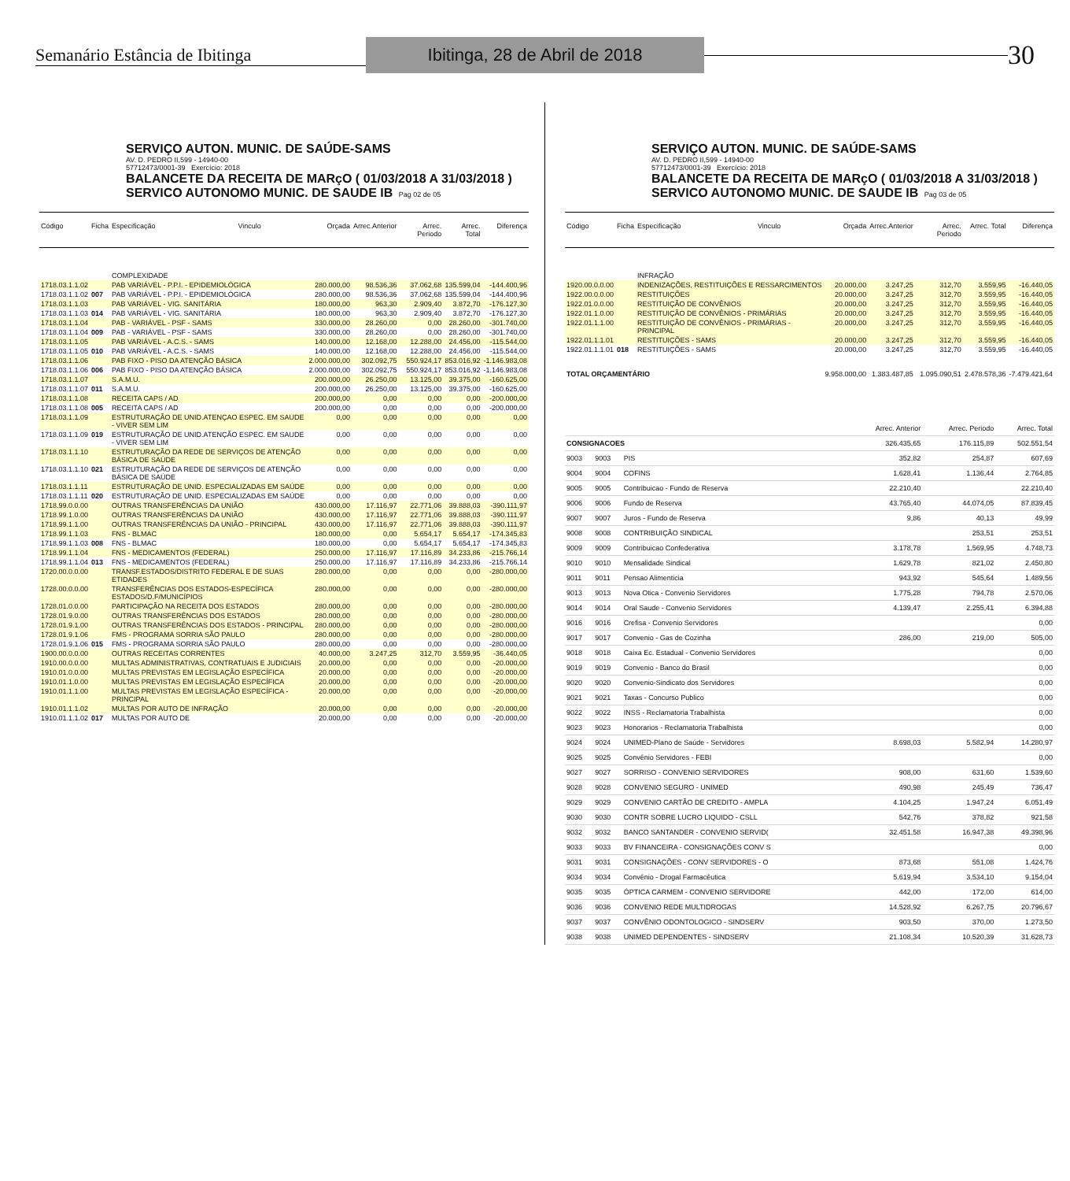Semanário Estância de Ibitinga
Ibitinga, 28 de Abril de 2018
30
SERVIÇO AUTON. MUNIC. DE SAÚDE-SAMS
AV. D. PEDRO II,599 - 14940-00
57712473/0001-39 Exercício: 2018
BALANCETE DA RECEITA DE MARçO ( 01/03/2018 A 31/03/2018 )
SERVICO AUTONOMO MUNIC. DE SAUDE IB Pag 02 de 05
| Código | Ficha | Especificação | Vinculo | Orçada | Arrec.Anterior | Arrec. Periodo | Arrec. Total | Diferença |
| --- | --- | --- | --- | --- | --- | --- | --- | --- |
| | | COMPLEXIDADE | | | | | | |
| 1718.03.1.1.02 | | PAB VARIÁVEL - P.P.I. - EPIDEMIOLÓGICA | | 280.000,00 | 98.536,36 | 37.062,68 | 135.599,04 | -144.400,96 |
| 1718.03.1.1.02 | 007 | PAB VARIÁVEL - P.P.I. - EPIDEMIOLÓGICA | | 280.000,00 | 98.536,36 | 37.062,68 | 135.599,04 | -144.400,96 |
| 1718.03.1.1.03 | | PAB VARIÁVEL - VIG. SANITÁRIA | | 180.000,00 | 963,30 | 2.909,40 | 3.872,70 | -176.127,30 |
| 1718.03.1.1.03 | 014 | PAB VARIÁVEL - VIG. SANITÁRIA | | 180.000,00 | 963,30 | 2.909,40 | 3.872,70 | -176.127,30 |
| 1718.03.1.1.04 | | PAB - VARIÁVEL - PSF - SAMS | | 330.000,00 | 28.260,00 | 0,00 | 28.260,00 | -301.740,00 |
| 1718.03.1.1.04 | 009 | PAB - VARIÁVEL - PSF - SAMS | | 330.000,00 | 28.260,00 | 0,00 | 28.260,00 | -301.740,00 |
| 1718.03.1.1.05 | | PAB VARIÁVEL - A.C.S. - SAMS | | 140.000,00 | 12.168,00 | 12.288,00 | 24.456,00 | -115.544,00 |
| 1718.03.1.1.05 | 010 | PAB VARIÁVEL - A.C.S. - SAMS | | 140.000,00 | 12.168,00 | 12.288,00 | 24.456,00 | -115.544,00 |
| 1718.03.1.1.06 | | PAB FIXO - PISO DA ATENÇÃO BÁSICA | | 2.000.000,00 | 302.092,75 | 550.924,17 | 853.016,92 | -1.146.983,08 |
| 1718.03.1.1.06 | 006 | PAB FIXO - PISO DA ATENÇÃO BÁSICA | | 2.000.000,00 | 302.092,75 | 550.924,17 | 853.016,92 | -1.146.983,08 |
| 1718.03.1.1.07 | | S.A.M.U. | | 200.000,00 | 26.250,00 | 13.125,00 | 39.375,00 | -160.625,00 |
| 1718.03.1.1.07 | 011 | S.A.M.U. | | 200.000,00 | 26.250,00 | 13.125,00 | 39.375,00 | -160.625,00 |
| 1718.03.1.1.08 | | RECEITA CAPS / AD | | 200.000,00 | 0,00 | 0,00 | 0,00 | -200.000,00 |
| 1718.03.1.1.08 | 005 | RECEITA CAPS / AD | | 200.000,00 | 0,00 | 0,00 | 0,00 | -200.000,00 |
| 1718.03.1.1.09 | | ESTRUTURAÇÃO DE UNID.ATENÇAO ESPEC. EM SAUDE - VIVER SEM LIM | | 0,00 | 0,00 | 0,00 | 0,00 | 0,00 |
| 1718.03.1.1.09 | 019 | ESTRUTURAÇÃO DE UNID.ATENÇÃO ESPEC. EM SAUDE - VIVER SEM LIM | | 0,00 | 0,00 | 0,00 | 0,00 | 0,00 |
| 1718.03.1.1.10 | | ESTRUTURAÇÃO DA REDE DE SERVIÇOS DE ATENÇÃO BÁSICA DE SAÚDE | | 0,00 | 0,00 | 0,00 | 0,00 | 0,00 |
| 1718.03.1.1.10 | 021 | ESTRUTURAÇÃO DA REDE DE SERVIÇOS DE ATENÇÃO BÁSICA DE SAÚDE | | 0,00 | 0,00 | 0,00 | 0,00 | 0,00 |
| 1718.03.1.1.11 | | ESTRUTURAÇÃO DE UNID. ESPECIALIZADAS EM SAÚDE | | 0,00 | 0,00 | 0,00 | 0,00 | 0,00 |
| 1718.03.1.1.11 | 020 | ESTRUTURAÇÃO DE UNID. ESPECIALIZADAS EM SAÚDE | | 0,00 | 0,00 | 0,00 | 0,00 | 0,00 |
| 1718.99.0.0.00 | | OUTRAS TRANSFERÊNCIAS DA UNIÃO | | 430.000,00 | 17.116,97 | 22.771,06 | 39.888,03 | -390.111,97 |
| 1718.99.1.0.00 | | OUTRAS TRANSFERÊNCIAS DA UNIÃO | | 430.000,00 | 17.116,97 | 22.771,06 | 39.888,03 | -390.111,97 |
| 1718.99.1.1.00 | | OUTRAS TRANSFERÊNCIAS DA UNIÃO - PRINCIPAL | | 430.000,00 | 17.116,97 | 22.771,06 | 39.888,03 | -390.111,97 |
| 1718.99.1.1.03 | | FNS - BLMAC | | 180.000,00 | 0,00 | 5.654,17 | 5.654,17 | -174.345,83 |
| 1718.99.1.1.03 | 008 | FNS - BLMAC | | 180.000,00 | 0,00 | 5.654,17 | 5.654,17 | -174.345,83 |
| 1718.99.1.1.04 | | FNS - MEDICAMENTOS (FEDERAL) | | 250.000,00 | 17.116,97 | 17.116,89 | 34.233,86 | -215.766,14 |
| 1718.99.1.1.04 | 013 | FNS - MEDICAMENTOS (FEDERAL) | | 250.000,00 | 17.116,97 | 17.116,89 | 34.233,86 | -215.766,14 |
| 1720.00.0.0.00 | | TRANSF.ESTADOS/DISTRITO FEDERAL E DE SUAS ETIDADES | | 280.000,00 | 0,00 | 0,00 | 0,00 | -280.000,00 |
| 1728.00.0.0.00 | | TRANSFERÊNCIAS DOS ESTADOS-ESPECÍFICA ESTADOS/D.F/MUNICÍPIOS | | 280.000,00 | 0,00 | 0,00 | 0,00 | -280.000,00 |
| 1728.01.0.0.00 | | PARTICIPAÇÃO NA RECEITA DOS ESTADOS | | 280.000,00 | 0,00 | 0,00 | 0,00 | -280.000,00 |
| 1728.01.9.0.00 | | OUTRAS TRANSFERÊNCIAS DOS ESTADOS | | 280.000,00 | 0,00 | 0,00 | 0,00 | -280.000,00 |
| 1728.01.9.1.00 | | OUTRAS TRANSFERÊNCIAS DOS ESTADOS - PRINCIPAL | | 280.000,00 | 0,00 | 0,00 | 0,00 | -280.000,00 |
| 1728.01.9.1.06 | | FMS - PROGRAMA SORRIA SÃO PAULO | | 280.000,00 | 0,00 | 0,00 | 0,00 | -280.000,00 |
| 1728.01.9.1.06 | 015 | FMS - PROGRAMA SORRIA SÃO PAULO | | 280.000,00 | 0,00 | 0,00 | 0,00 | -280.000,00 |
| 1900.00.0.0.00 | | OUTRAS RECEITAS CORRENTES | | 40.000,00 | 3.247,25 | 312,70 | 3.559,95 | -36.440,05 |
| 1910.00.0.0.00 | | MULTAS ADMINISTRATIVAS, CONTRATUAIS E JUDICIAIS | | 20.000,00 | 0,00 | 0,00 | 0,00 | -20.000,00 |
| 1910.01.0.0.00 | | MULTAS PREVISTAS EM LEGISLAÇÃO ESPECÍFICA | | 20.000,00 | 0,00 | 0,00 | 0,00 | -20.000,00 |
| 1910.01.1.0.00 | | MULTAS PREVISTAS EM LEGISLAÇÃO ESPECÍFICA | | 20.000,00 | 0,00 | 0,00 | 0,00 | -20.000,00 |
| 1910.01.1.1.00 | | MULTAS PREVISTAS EM LEGISLAÇÃO ESPECÍFICA - PRINCIPAL | | 20.000,00 | 0,00 | 0,00 | 0,00 | -20.000,00 |
| 1910.01.1.1.02 | | MULTAS POR AUTO DE INFRAÇÃO | | 20.000,00 | 0,00 | 0,00 | 0,00 | -20.000,00 |
| 1910.01.1.1.02 | 017 | MULTAS POR AUTO DE | | 20.000,00 | 0,00 | 0,00 | 0,00 | -20.000,00 |
SERVIÇO AUTON. MUNIC. DE SAÚDE-SAMS
AV. D. PEDRO II,599 - 14940-00
57712473/0001-39 Exercício: 2018
BALANCETE DA RECEITA DE MARçO ( 01/03/2018 A 31/03/2018 )
SERVICO AUTONOMO MUNIC. DE SAUDE IB Pag 03 de 05
| Código | Ficha | Especificação | Vinculo | Orçada | Arrec.Anterior | Arrec. Periodo | Arrec. Total | Diferença |
| --- | --- | --- | --- | --- | --- | --- | --- | --- |
| | | INFRAÇÃO | | | | | | |
| 1920.00.0.0.00 | | INDENIZAÇÕES, RESTITUIÇÕES E RESSARCIMENTOS | | 20.000,00 | 3.247,25 | 312,70 | 3.559,95 | -16.440,05 |
| 1922.00.0.0.00 | | RESTITUIÇÕES | | 20.000,00 | 3.247,25 | 312,70 | 3.559,95 | -16.440,05 |
| 1922.01.0.0.00 | | RESTITUIÇÃO DE CONVÊNIOS | | 20.000,00 | 3.247,25 | 312,70 | 3.559,95 | -16.440,05 |
| 1922.01.1.0.00 | | RESTITUIÇÃO DE CONVÊNIOS - PRIMÁRIAS | | 20.000,00 | 3.247,25 | 312,70 | 3.559,95 | -16.440,05 |
| 1922.01.1.1.00 | | RESTITUIÇÃO DE CONVÊNIOS - PRIMÁRIAS - PRINCIPAL | | 20.000,00 | 3.247,25 | 312,70 | 3.559,95 | -16.440,05 |
| 1922.01.1.1.01 | | RESTITUIÇÕES - SAMS | | 20.000,00 | 3.247,25 | 312,70 | 3.559,95 | -16.440,05 |
| 1922.01.1.1.01 | 018 | RESTITUIÇÕES - SAMS | | 20.000,00 | 3.247,25 | 312,70 | 3.559,95 | -16.440,05 |
| TOTAL ORÇAMENTÁRIO | | | | 9.958.000,00 | 1.383.487,85 | 1.095.090,51 | 2.478.578,36 | -7.479.421,64 |
| | | | Arrec. Anterior | Arrec. Periodo | Arrec. Total |
| CONSIGNACOES | | | 326.435,65 | 176.115,89 | 502.551,54 |
| 9003 | 9003 | PIS | 352,82 | 254,87 | 607,69 |
| 9004 | 9004 | COFINS | 1.628,41 | 1.136,44 | 2.764,85 |
| 9005 | 9005 | Contribuicao - Fundo de Reserva | 22.210,40 | | 22.210,40 |
| 9006 | 9006 | Fundo de Reserva | 43.765,40 | 44.074,05 | 87.839,45 |
| 9007 | 9007 | Juros - Fundo de Reserva | 9,86 | 40,13 | 49,99 |
| 9008 | 9008 | CONTRIBUIÇÃO SINDICAL | | 253,51 | 253,51 |
| 9009 | 9009 | Contribuicao Confederativa | 3.178,78 | 1.569,95 | 4.748,73 |
| 9010 | 9010 | Mensalidade Sindical | 1.629,78 | 821,02 | 2.450,80 |
| 9011 | 9011 | Pensao Alimenticia | 943,92 | 545,64 | 1.489,56 |
| 9013 | 9013 | Nova Otica - Convenio Servidores | 1.775,28 | 794,78 | 2.570,06 |
| 9014 | 9014 | Oral Saude - Convenio Servidores | 4.139,47 | 2.255,41 | 6.394,88 |
| 9016 | 9016 | Crefisa - Convenio Servidores | | | 0,00 |
| 9017 | 9017 | Convenio - Gas de Cozinha | 286,00 | 219,00 | 505,00 |
| 9018 | 9018 | Caixa Ec. Estadual - Convenio Servidores | | | 0,00 |
| 9019 | 9019 | Convenio - Banco do Brasil | | | 0,00 |
| 9020 | 9020 | Convenio-Sindicato dos Servidores | | | 0,00 |
| 9021 | 9021 | Taxas - Concurso Publico | | | 0,00 |
| 9022 | 9022 | INSS - Reclamatoria Trabalhista | | | 0,00 |
| 9023 | 9023 | Honorarios - Reclamatoria Trabalhista | | | 0,00 |
| 9024 | 9024 | UNIMED-Plano de Saúde - Servidores | 8.698,03 | 5.582,94 | 14.280,97 |
| 9025 | 9025 | Convênio Servidores - FEBI | | | 0,00 |
| 9027 | 9027 | SORRISO - CONVENIO SERVIDORES | 908,00 | 631,60 | 1.539,60 |
| 9028 | 9028 | CONVENIO SEGURO - UNIMED | 490,98 | 245,49 | 736,47 |
| 9029 | 9029 | CONVENIO CARTÃO DE CREDITO - AMPLA | 4.104,25 | 1.947,24 | 6.051,49 |
| 9030 | 9030 | CONTR SOBRE LUCRO LIQUIDO - CSLL | 542,76 | 378,82 | 921,58 |
| 9032 | 9032 | BANCO SANTANDER - CONVENIO SERVID( | 32.451,58 | 16.947,38 | 49.398,96 |
| 9033 | 9033 | BV FINANCEIRA - CONSIGNAÇÕES CONV S | | | 0,00 |
| 9031 | 9031 | CONSIGNAÇÕES - CONV SERVIDORES - O | 873,68 | 551,08 | 1.424,76 |
| 9034 | 9034 | Convênio - Drogal Farmacêutica | 5.619,94 | 3.534,10 | 9.154,04 |
| 9035 | 9035 | ÓPTICA CARMEM - CONVENIO SERVIDORE | 442,00 | 172,00 | 614,00 |
| 9036 | 9036 | CONVENIO REDE MULTIDROGAS | 14.528,92 | 6.267,75 | 20.796,67 |
| 9037 | 9037 | CONVÊNIO ODONTOLOGICO - SINDSERV | 903,50 | 370,00 | 1.273,50 |
| 9038 | 9038 | UNIMED DEPENDENTES - SINDSERV | 21.108,34 | 10.520,39 | 31.628,73 |